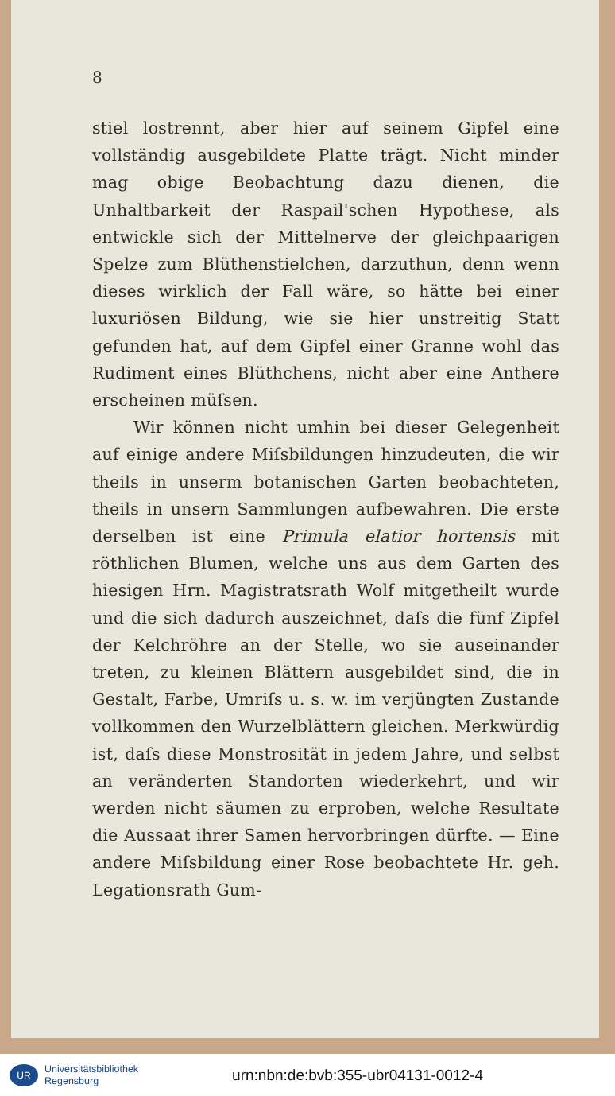8
stiel lostrennt, aber hier auf seinem Gipfel eine vollständig ausgebildete Platte trägt. Nicht minder mag obige Beobachtung dazu dienen, die Unhaltbarkeit der Raspail'schen Hypothese, als entwickle sich der Mittelnerve der gleichpaarigen Spelze zum Blüthenstielchen, darzuthun, denn wenn dieses wirklich der Fall wäre, so hätte bei einer luxuriösen Bildung, wie sie hier unstreitig Statt gefunden hat, auf dem Gipfel einer Granne wohl das Rudiment eines Blüthchens, nicht aber eine Anthere erscheinen müſsen.
Wir können nicht umhin bei dieser Gelegenheit auf einige andere Miſsbildungen hinzudeuten, die wir theils in unserm botanischen Garten beobachteten, theils in unsern Sammlungen aufbewahren. Die erste derselben ist eine Primula elatior hortensis mit röthlichen Blumen, welche uns aus dem Garten des hiesigen Hrn. Magistratsrath Wolf mitgetheilt wurde und die sich dadurch auszeichnet, daſs die fünf Zipfel der Kelchröhre an der Stelle, wo sie auseinander treten, zu kleinen Blättern ausgebildet sind, die in Gestalt, Farbe, Umriſs u. s. w. im verjüngten Zustande vollkommen den Wurzelblättern gleichen. Merkwürdig ist, daſs diese Monstrosität in jedem Jahre, und selbst an veränderten Standorten wiederkehrt, und wir werden nicht säumen zu erproben, welche Resultate die Aussaat ihrer Samen hervorbringen dürfte. — Eine andere Miſsbildung einer Rose beobachtete Hr. geh. Legationsrath Gum-
UR
Universitätsbibliothek
Regensburg
urn:nbn:de:bvb:355-ubr04131-0012-4